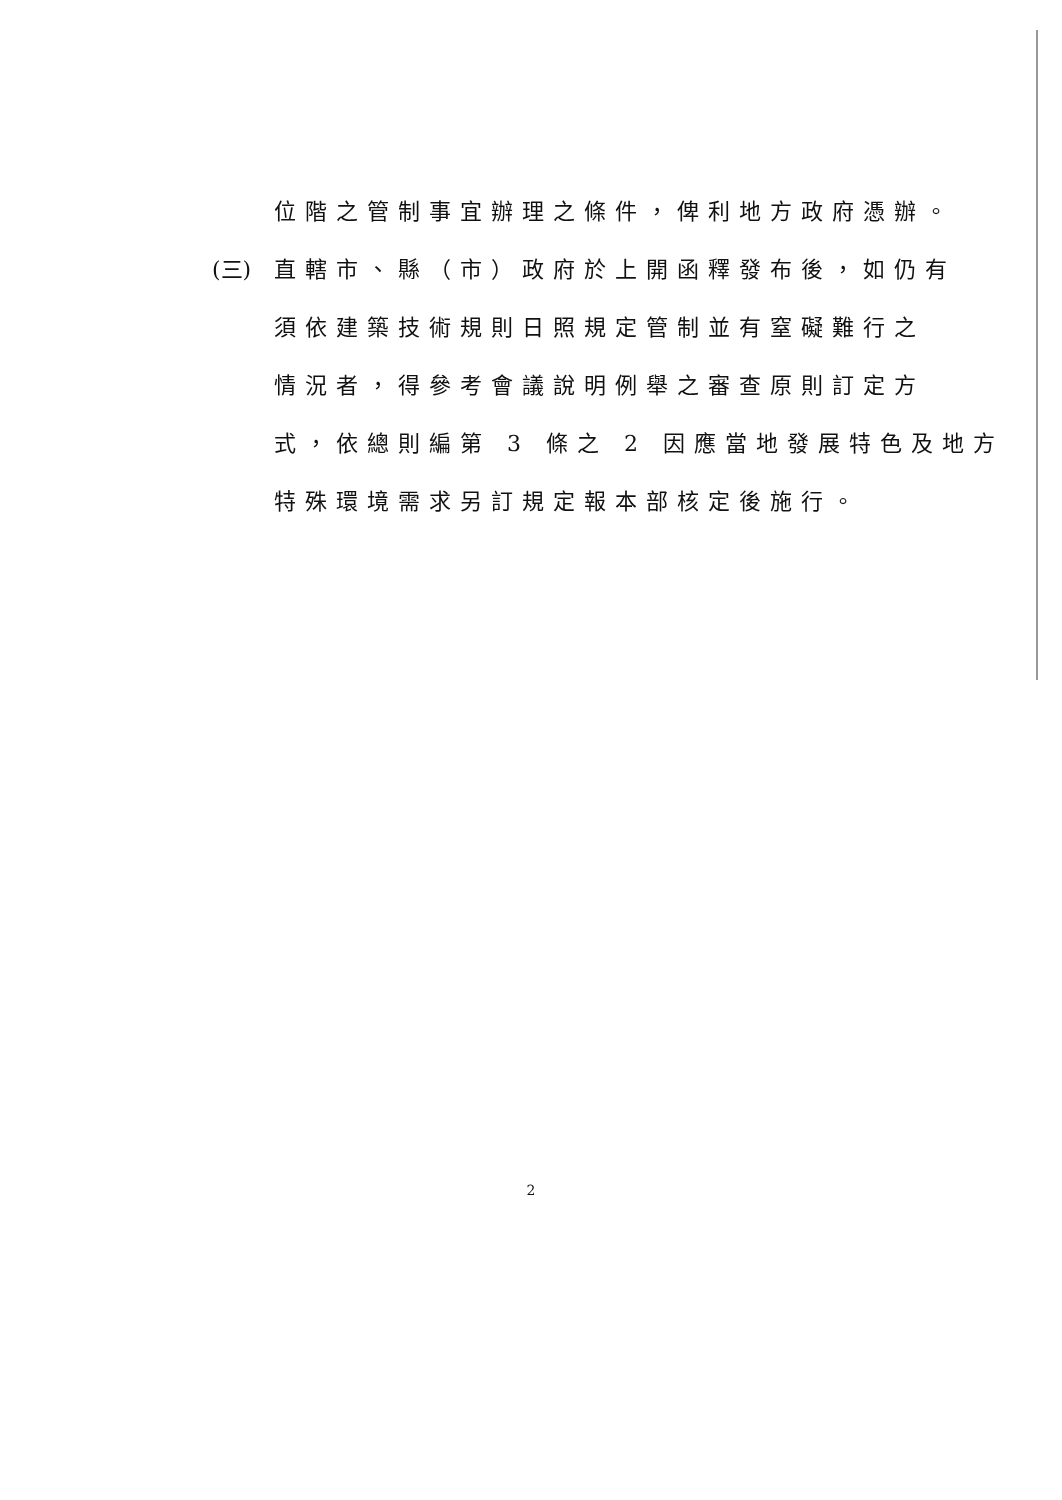位階之管制事宜辦理之條件，俾利地方政府憑辦。
(三) 直轄市、縣（市）政府於上開函釋發布後，如仍有
須依建築技術規則日照規定管制並有窒礙難行之
情況者，得參考會議說明例舉之審查原則訂定方
式，依總則編第 3 條之 2 因應當地發展特色及地方
特殊環境需求另訂規定報本部核定後施行。
2